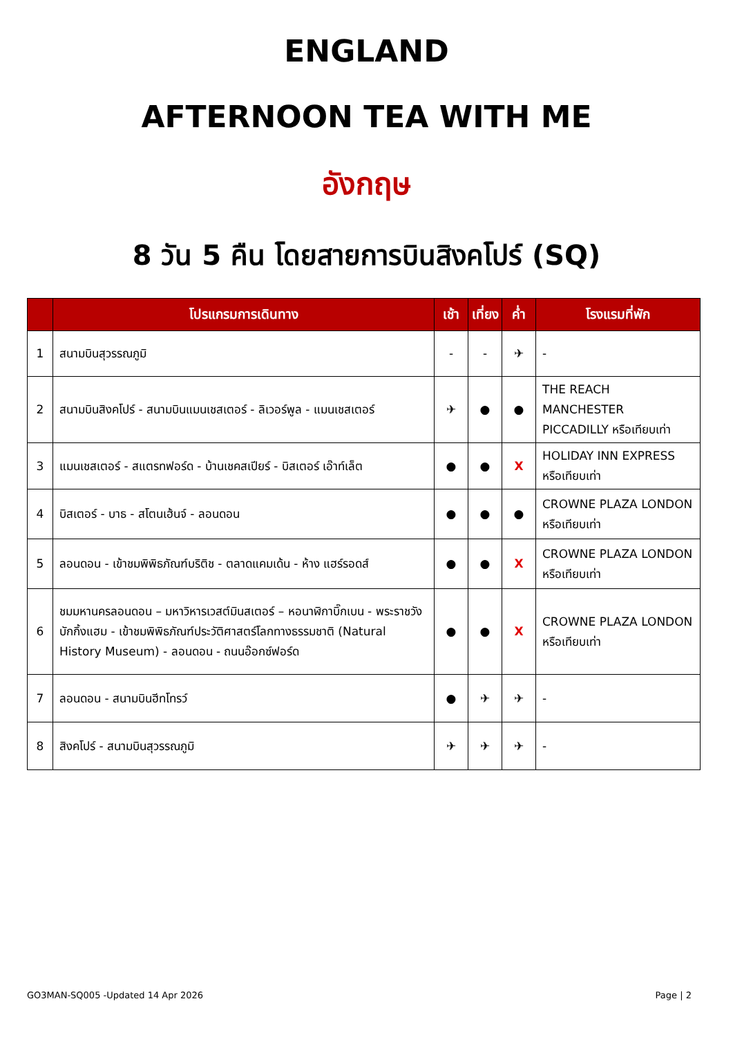ENGLAND
AFTERNOON TEA WITH ME
อังกฤษ
8 วัน 5 คืน โดยสายการบินสิงคโปร์ (SQ)
| | โปรแกรมการเดินทาง | เช้า | เที่ยง | ค่ำ | โรงแรมที่พัก |
| --- | --- | --- | --- | --- | --- |
| 1 | สนามบินสุวรรณภูมิ | - | - | ✈ | - |
| 2 | สนามบินสิงคโปร์ - สนามบินแมนเชสเตอร์ - ลิเวอร์พูล - แมนเชสเตอร์ | ✈ | ● | ● | THE REACH MANCHESTER PICCADILLY หรือเทียบเท่า |
| 3 | แมนเชสเตอร์ - สแตรทฟอร์ด - บ้านเชคสเปียร์ - บิสเตอร์ เอ๊าท์เล็ต | ● | ● | X | HOLIDAY INN EXPRESS หรือเทียบเท่า |
| 4 | บิสเตอร์ - บาธ - สโตนเฮ้นจ์ - ลอนดอน | ● | ● | ● | CROWNE PLAZA LONDON หรือเทียบเท่า |
| 5 | ลอนดอน - เข้าชมพิพิธภัณฑ์บริติช - ตลาดแคมเด้น - ห้าง แฮร์รอดส์ | ● | ● | X | CROWNE PLAZA LONDON หรือเทียบเท่า |
| 6 | ชมมหานครลอนดอน – มหาวิหารเวสต์มินสเตอร์ – หอนาฬิกาบิ๊กเบน - พระราชวังบักกิ้งแฮม - เข้าชมพิพิธภัณฑ์ประวัติศาสตร์โลกทางธรรมชาติ (Natural History Museum) - ลอนดอน - ถนนอ๊อกซ์ฟอร์ด | ● | ● | X | CROWNE PLAZA LONDON หรือเทียบเท่า |
| 7 | ลอนดอน - สนามบินฮีทโทรว์ | ● | ✈ | ✈ | - |
| 8 | สิงคโปร์ - สนามบินสุวรรณภูมิ | ✈ | ✈ | ✈ | - |
GO3MAN-SQ005 -Updated 14 Apr 2026 Page | 2